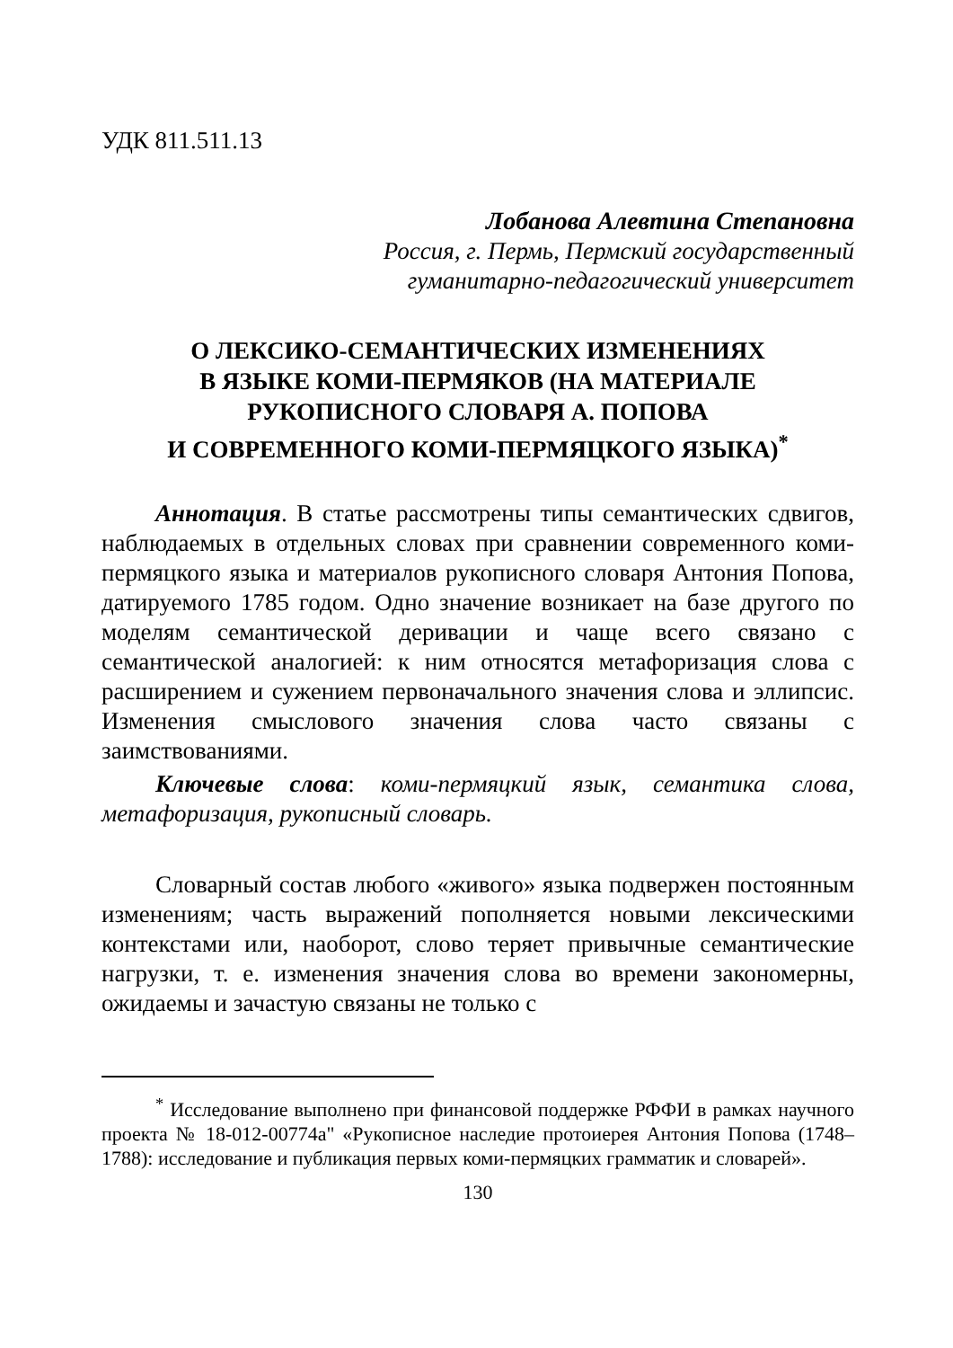УДК 811.511.13
Лобанова Алевтина Степановна
Россия, г. Пермь, Пермский государственный
гуманитарно-педагогический университет
О ЛЕКСИКО-СЕМАНТИЧЕСКИХ ИЗМЕНЕНИЯХ
В ЯЗЫКЕ КОМИ-ПЕРМЯКОВ (НА МАТЕРИАЛЕ
РУКОПИСНОГО СЛОВАРЯ А. ПОПОВА
И СОВРЕМЕННОГО КОМИ-ПЕРМЯЦКОГО ЯЗЫКА)<sup>*</sup>
Аннотация. В статье рассмотрены типы семантических сдвигов, наблюдаемых в отдельных словах при сравнении современного коми-пермяцкого языка и материалов рукописного словаря Антония Попова, датируемого 1785 годом. Одно значение возникает на базе другого по моделям семантической деривации и чаще всего связано с семантической аналогией: к ним относятся метафоризация слова с расширением и сужением первоначального значения слова и эллипсис. Изменения смыслового значения слова часто связаны с заимствованиями.
Ключевые слова: коми-пермяцкий язык, семантика слова, метафоризация, рукописный словарь.
Словарный состав любого «живого» языка подвержен постоянным изменениям; часть выражений пополняется новыми лексическими контекстами или, наоборот, слово теряет привычные семантические нагрузки, т. е. изменения значения слова во времени закономерны, ожидаемы и зачастую связаны не только с
<sup>*</sup> Исследование выполнено при финансовой поддержке РФФИ в рамках научного проекта № 18-012-00774а" «Рукописное наследие протоиерея Антония Попова (1748–1788): исследование и публикация первых коми-пермяцких грамматик и словарей».
130